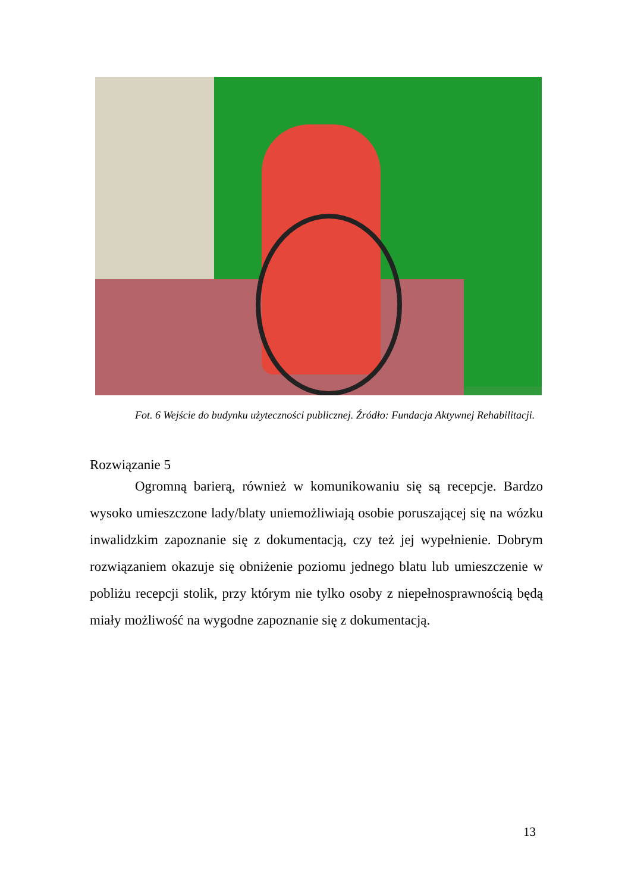Fot. 6 Wejście do budynku użyteczności publicznej. Źródło: Fundacja Aktywnej Rehabilitacji.
Rozwiązanie 5
Ogromną barierą, również w komunikowaniu się są recepcje. Bardzo wysoko umieszczone lady/blaty uniemożliwiają osobie poruszającej się na wózku inwalidzkim zapoznanie się z dokumentacją, czy też jej wypełnienie. Dobrym rozwiązaniem okazuje się obniżenie poziomu jednego blatu lub umieszczenie w pobliżu recepcji stolik, przy którym nie tylko osoby z niepełnosprawnością będą miały możliwość na wygodne zapoznanie się z dokumentacją.
13